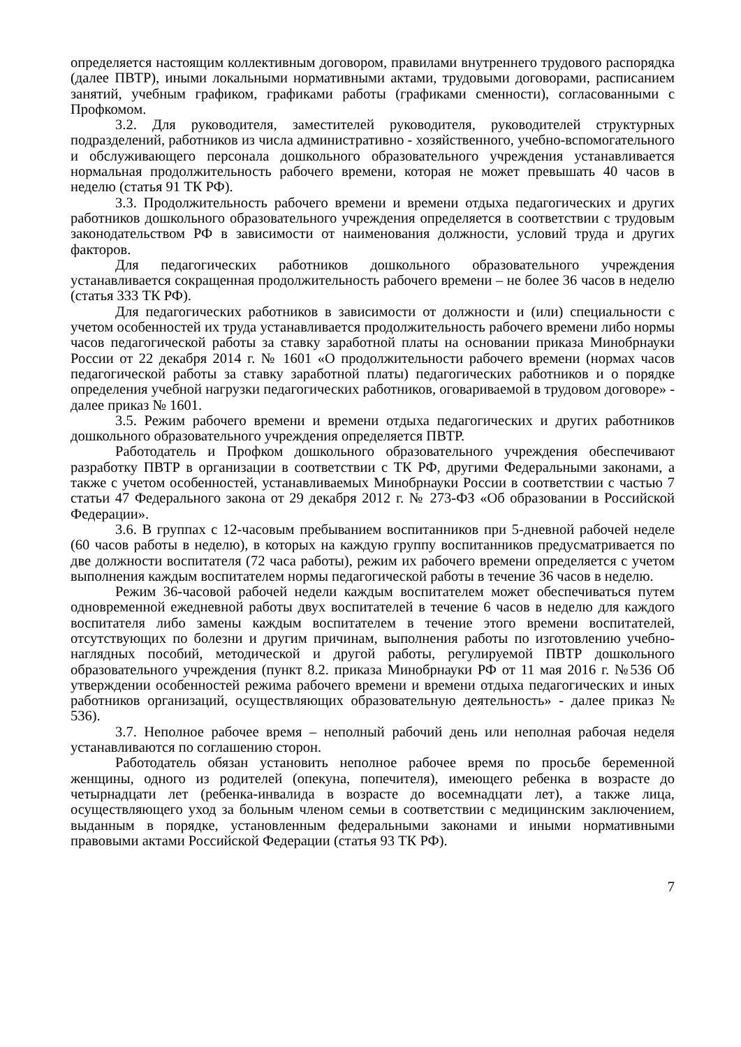определяется настоящим коллективным договором, правилами внутреннего трудового распорядка (далее ПВТР), иными локальными нормативными актами, трудовыми договорами, расписанием занятий, учебным графиком, графиками работы (графиками сменности), согласованными с Профкомом.
3.2. Для руководителя, заместителей руководителя, руководителей структурных подразделений, работников из числа административно - хозяйственного, учебно-вспомогательного и обслуживающего персонала дошкольного образовательного учреждения устанавливается нормальная продолжительность рабочего времени, которая не может превышать 40 часов в неделю (статья 91 ТК РФ).
3.3. Продолжительность рабочего времени и времени отдыха педагогических и других работников дошкольного образовательного учреждения определяется в соответствии с трудовым законодательством РФ в зависимости от наименования должности, условий труда и других факторов.
Для педагогических работников дошкольного образовательного учреждения устанавливается сокращенная продолжительность рабочего времени – не более 36 часов в неделю (статья 333 ТК РФ).
Для педагогических работников в зависимости от должности и (или) специальности с учетом особенностей их труда устанавливается продолжительность рабочего времени либо нормы часов педагогической работы за ставку заработной платы на основании приказа Минобрнауки России от 22 декабря 2014 г. № 1601 «О продолжительности рабочего времени (нормах часов педагогической работы за ставку заработной платы) педагогических работников и о порядке определения учебной нагрузки педагогических работников, оговариваемой в трудовом договоре» - далее приказ № 1601.
3.5. Режим рабочего времени и времени отдыха педагогических и других работников дошкольного образовательного учреждения определяется ПВТР.
Работодатель и Профком дошкольного образовательного учреждения обеспечивают разработку ПВТР в организации в соответствии с ТК РФ, другими Федеральными законами, а также с учетом особенностей, устанавливаемых Минобрнауки России в соответствии с частью 7 статьи 47 Федерального закона от 29 декабря 2012 г. № 273-ФЗ «Об образовании в Российской Федерации».
3.6. В группах с 12-часовым пребыванием воспитанников при 5-дневной рабочей неделе (60 часов работы в неделю), в которых на каждую группу воспитанников предусматривается по две должности воспитателя (72 часа работы), режим их рабочего времени определяется с учетом выполнения каждым воспитателем нормы педагогической работы в течение 36 часов в неделю.
Режим 36-часовой рабочей недели каждым воспитателем может обеспечиваться путем одновременной ежедневной работы двух воспитателей в течение 6 часов в неделю для каждого воспитателя либо замены каждым воспитателем в течение этого времени воспитателей, отсутствующих по болезни и другим причинам, выполнения работы по изготовлению учебно-наглядных пособий, методической и другой работы, регулируемой ПВТР дошкольного образовательного учреждения (пункт 8.2. приказа Минобрнауки РФ от 11 мая 2016 г. №536 Об утверждении особенностей режима рабочего времени и времени отдыха педагогических и иных работников организаций, осуществляющих образовательную деятельность» - далее приказ № 536).
3.7. Неполное рабочее время – неполный рабочий день или неполная рабочая неделя устанавливаются по соглашению сторон.
Работодатель обязан установить неполное рабочее время по просьбе беременной женщины, одного из родителей (опекуна, попечителя), имеющего ребенка в возрасте до четырнадцати лет (ребенка-инвалида в возрасте до восемнадцати лет), а также лица, осуществляющего уход за больным членом семьи в соответствии с медицинским заключением, выданным в порядке, установленным федеральными законами и иными нормативными правовыми актами Российской Федерации (статья 93 ТК РФ).
7